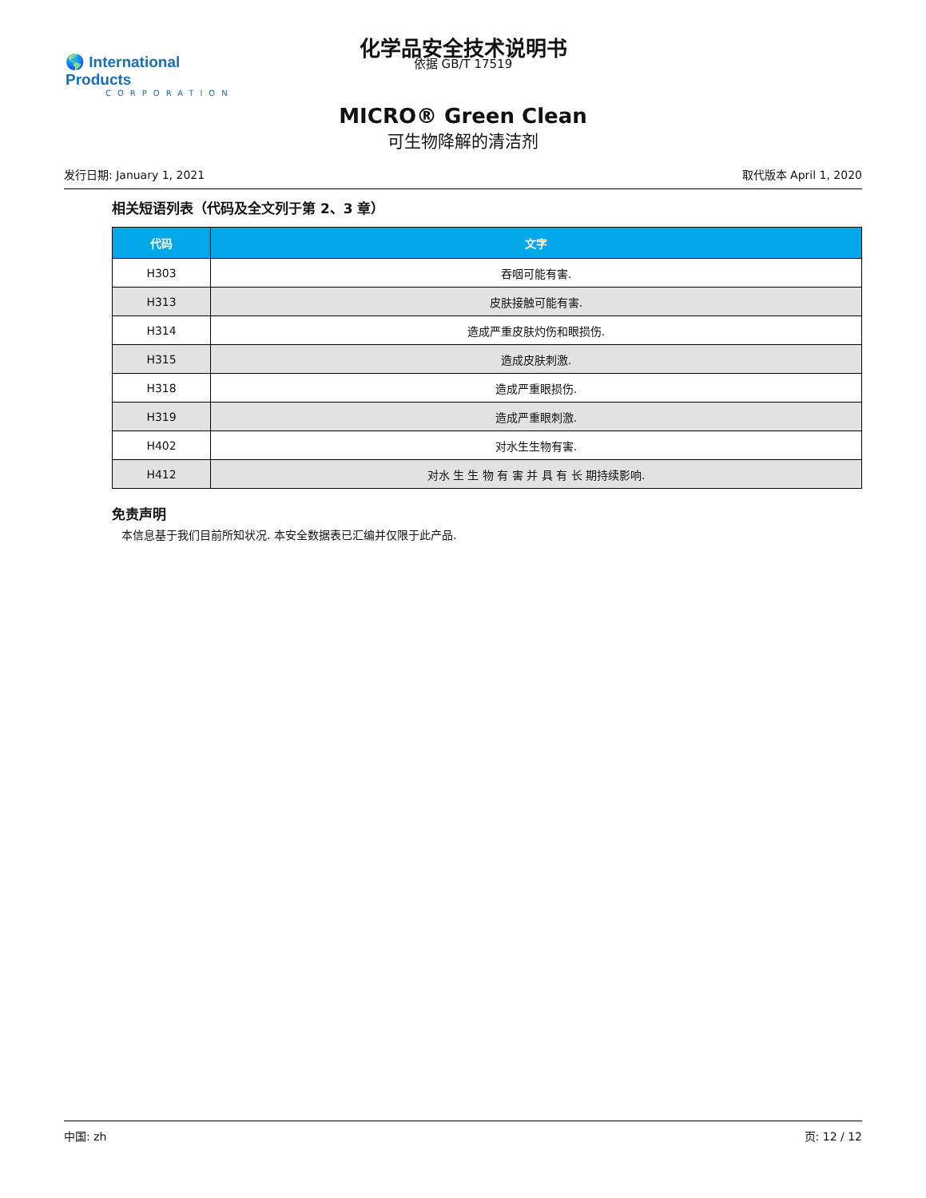🌎 International Products
CORPORATION
化学品安全技术说明书
依据 GB/T 17519
MICRO® Green Clean
可生物降解的清洁剂
发行日期: January 1, 2021 取代版本 April 1, 2020
相关短语列表（代码及全文列于第 2、3 章）
| 代码 | 文字 |
| --- | --- |
| H303 | 吞咽可能有害. |
| H313 | 皮肤接触可能有害. |
| H314 | 造成严重皮肤灼伤和眼损伤. |
| H315 | 造成皮肤刺激. |
| H318 | 造成严重眼损伤. |
| H319 | 造成严重眼刺激. |
| H402 | 对水生生物有害. |
| H412 | 对水 生 生 物 有 害 并 具 有 长 期持续影响. |
免责声明
本信息基于我们目前所知状况. 本安全数据表已汇编并仅限于此产品.
中国: zh 页: 12 / 12